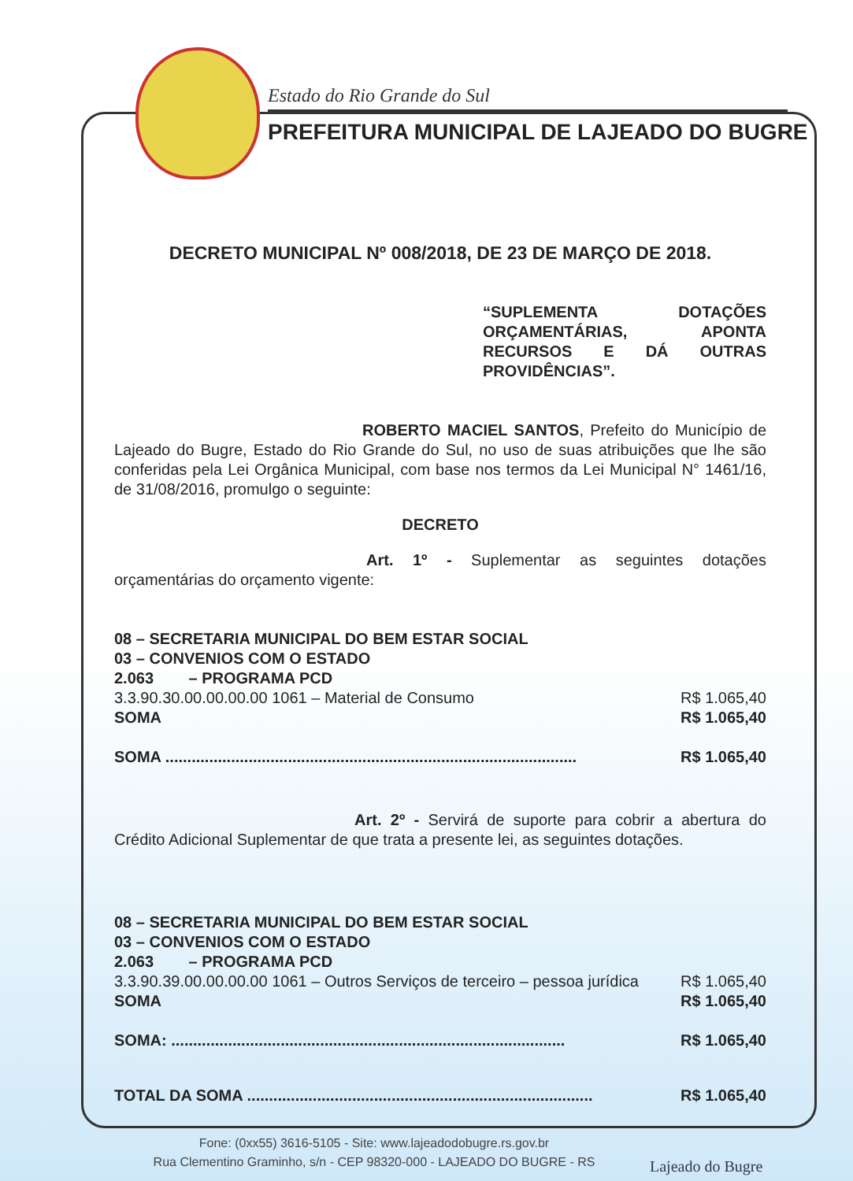Estado do Rio Grande do Sul
PREFEITURA MUNICIPAL DE LAJEADO DO BUGRE
DECRETO MUNICIPAL Nº 008/2018, DE 23 DE MARÇO DE 2018.
“SUPLEMENTA DOTAÇÕES ORÇAMENTÁRIAS, APONTA RECURSOS E DÁ OUTRAS PROVIDÊNCIAS”.
ROBERTO MACIEL SANTOS, Prefeito do Município de Lajeado do Bugre, Estado do Rio Grande do Sul, no uso de suas atribuições que lhe são conferidas pela Lei Orgânica Municipal, com base nos termos da Lei Municipal N° 1461/16, de 31/08/2016, promulgo o seguinte:
DECRETO
Art. 1º - Suplementar as seguintes dotações orçamentárias do orçamento vigente:
08 – SECRETARIA MUNICIPAL DO BEM ESTAR SOCIAL
03 – CONVENIOS COM O ESTADO
2.063 – PROGRAMA PCD
3.3.90.30.00.00.00.00 1061 – Material de Consumo R$ 1.065,40
SOMA R$ 1.065,40
SOMA .............................................................................................. R$ 1.065,40
Art. 2º - Servirá de suporte para cobrir a abertura do Crédito Adicional Suplementar de que trata a presente lei, as seguintes dotações.
08 – SECRETARIA MUNICIPAL DO BEM ESTAR SOCIAL
03 – CONVENIOS COM O ESTADO
2.063 – PROGRAMA PCD
3.3.90.39.00.00.00.00 1061 – Outros Serviços de terceiro – pessoa jurídica R$ 1.065,40
SOMA R$ 1.065,40
SOMA: .......................................................................................... R$ 1.065,40
TOTAL DA SOMA ............................................................................... R$ 1.065,40
Fone: (0xx55) 3616-5105 - Site: www.lajeadodobugre.rs.gov.br
Rua Clementino Graminho, s/n - CEP 98320-000 - LAJEADO DO BUGRE - RS
Lajeado do Bugre